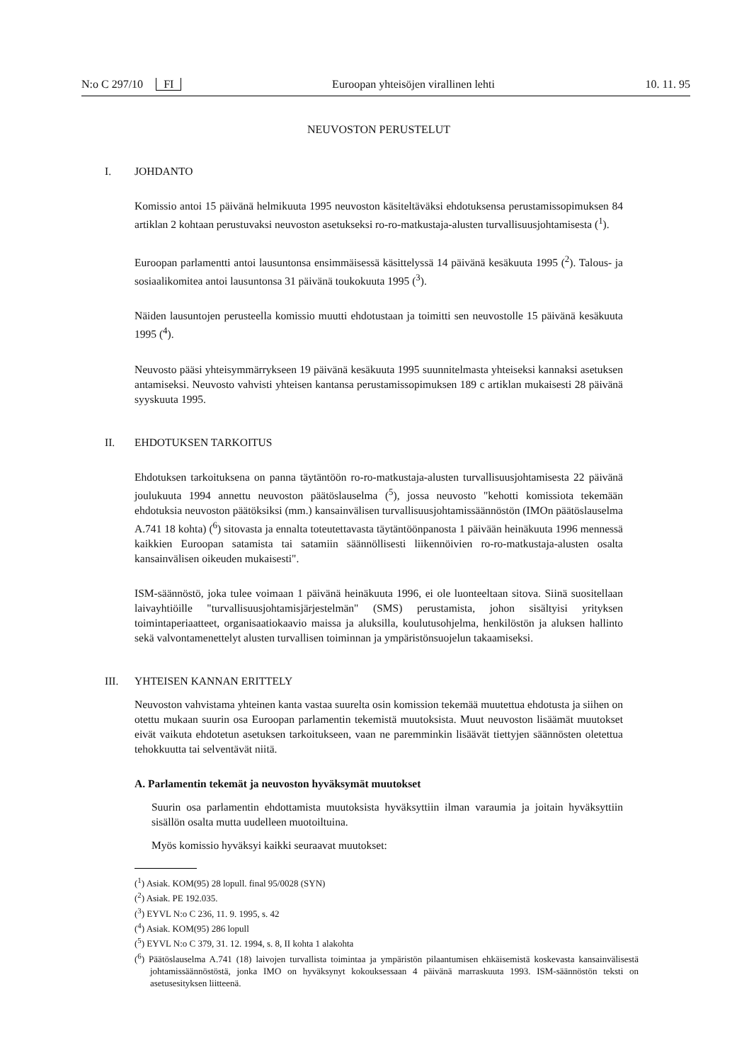N:o C 297/10 FI Euroopan yhteisöjen virallinen lehti 10. 11. 95
NEUVOSTON PERUSTELUT
I. JOHDANTO
Komissio antoi 15 päivänä helmikuuta 1995 neuvoston käsiteltäväksi ehdotuksensa perustamissopimuksen 84 artiklan 2 kohtaan perustuvaksi neuvoston asetukseksi ro-ro-matkustaja-alusten turvallisuusjohtamisesta (<sup>1</sup>).
Euroopan parlamentti antoi lausuntonsa ensimmäisessä käsittelyssä 14 päivänä kesäkuuta 1995 (<sup>2</sup>). Talous- ja sosiaalikomitea antoi lausuntonsa 31 päivänä toukokuuta 1995 (<sup>3</sup>).
Näiden lausuntojen perusteella komissio muutti ehdotustaan ja toimitti sen neuvostolle 15 päivänä kesäkuuta 1995 (<sup>4</sup>).
Neuvosto pääsi yhteisymmärrykseen 19 päivänä kesäkuuta 1995 suunnitelmasta yhteiseksi kannaksi asetuksen antamiseksi. Neuvosto vahvisti yhteisen kantansa perustamissopimuksen 189 c artiklan mukaisesti 28 päivänä syyskuuta 1995.
II. EHDOTUKSEN TARKOITUS
Ehdotuksen tarkoituksena on panna täytäntöön ro-ro-matkustaja-alusten turvallisuusjohtamisesta 22 päivänä joulukuuta 1994 annettu neuvoston päätöslauselma (<sup>5</sup>), jossa neuvosto "kehotti komissiota tekemään ehdotuksia neuvoston päätöksiksi (mm.) kansainvälisen turvallisuusjohtamissäännöstön (IMOn päätöslauselma A.741 18 kohta) (<sup>6</sup>) sitovasta ja ennalta toteutettavasta täytäntöönpanosta 1 päivään heinäkuuta 1996 mennessä kaikkien Euroopan satamista tai satamiin säännöllisesti liikennöivien ro-ro-matkustaja-alusten osalta kansainvälisen oikeuden mukaisesti".
ISM-säännöstö, joka tulee voimaan 1 päivänä heinäkuuta 1996, ei ole luonteeltaan sitova. Siinä suositellaan laivayhtiöille "turvallisuusjohtamisjärjestelmän" (SMS) perustamista, johon sisältyisi yrityksen toimintaperiaatteet, organisaatiokaavio maissa ja aluksilla, koulutusohjelma, henkilöstön ja aluksen hallinto sekä valvontamenettelyt alusten turvallisen toiminnan ja ympäristönsuojelun takaamiseksi.
III. YHTEISEN KANNAN ERITTELY
Neuvoston vahvistama yhteinen kanta vastaa suurelta osin komission tekemää muutettua ehdotusta ja siihen on otettu mukaan suurin osa Euroopan parlamentin tekemistä muutoksista. Muut neuvoston lisäämät muutokset eivät vaikuta ehdotetun asetuksen tarkoitukseen, vaan ne paremminkin lisäävät tiettyjen säännösten oletettua tehokkuutta tai selventävät niitä.
A. Parlamentin tekemät ja neuvoston hyväksymät muutokset
Suurin osa parlamentin ehdottamista muutoksista hyväksyttiin ilman varaumia ja joitain hyväksyttiin sisällön osalta mutta uudelleen muotoiltuina.
Myös komissio hyväksyi kaikki seuraavat muutokset:
(<sup>1</sup>) Asiak. KOM(95) 28 lopull. final 95/0028 (SYN)
(<sup>2</sup>) Asiak. PE 192.035.
(<sup>3</sup>) EYVL N:o C 236, 11. 9. 1995, s. 42
(<sup>4</sup>) Asiak. KOM(95) 286 lopull
(<sup>5</sup>) EYVL N:o C 379, 31. 12. 1994, s. 8, II kohta 1 alakohta
(<sup>6</sup>) Päätöslauselma A.741 (18) laivojen turvallista toimintaa ja ympäristön pilaantumisen ehkäisemistä koskevasta kansainvälisestä johtamissäännöstöstä, jonka IMO on hyväksynyt kokouksessaan 4 päivänä marraskuuta 1993. ISM-säännöstön teksti on asetusesityksen liitteenä.